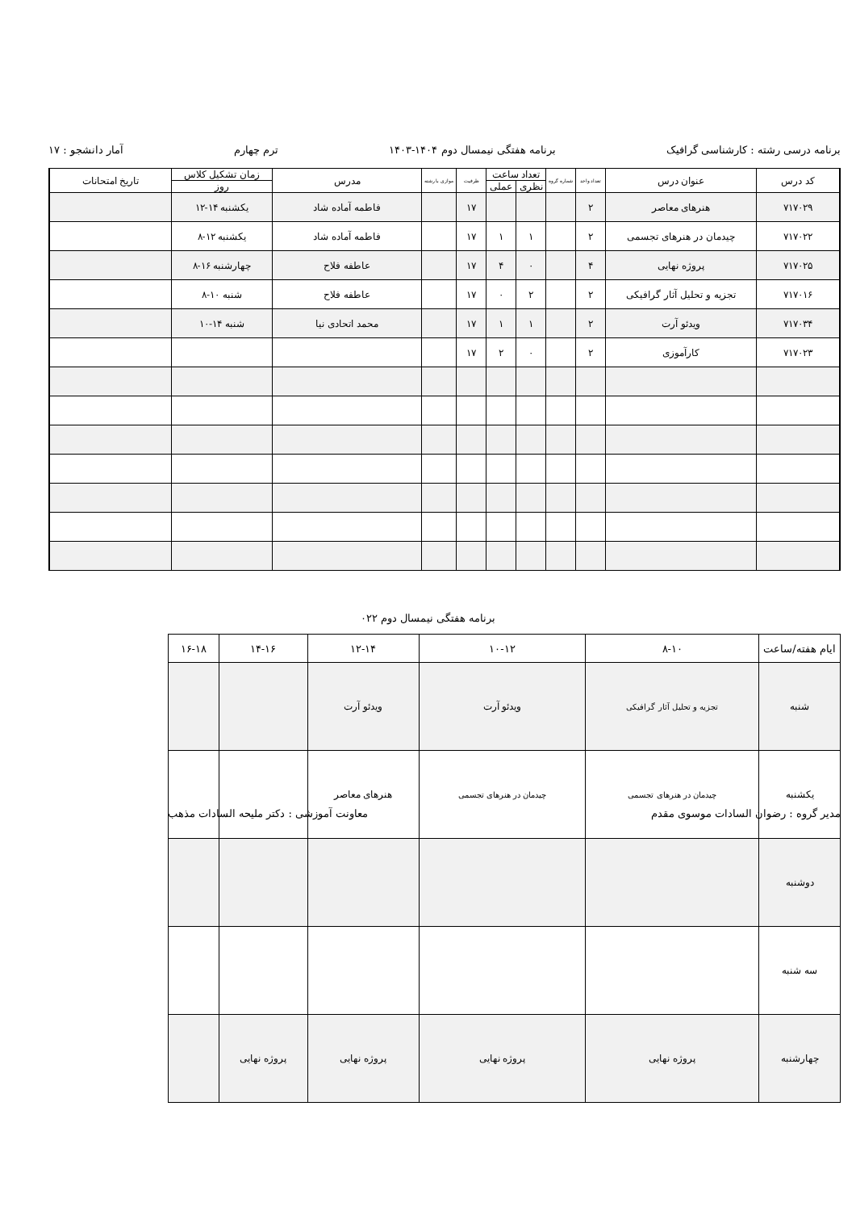برنامه درسی رشته : کارشناسی گرافیک برنامه هفتگی نیمسال دوم ۱۴۰۴-۱۴۰۳ ترم چهارم آمار دانشجو : ۱۷
| کد درس | عنوان درس | تعداد واحد | شماره گروه | تعداد ساعت | | ظرفیت | موازی با رشته | مدرس | زمان تشکیل کلاس | تاریخ امتحانات |
| --- | --- | --- | --- | --- | --- | --- | --- | --- | --- | --- |
| | | | | نظری | عملی | | | | روز | |
| ۷۱۷۰۲۹ | هنرهای معاصر | ۲ | | | | ۱۷ | | فاطمه آماده شاد | یکشنبه ۱۴-۱۲ | |
| ۷۱۷۰۲۲ | چیدمان در هنرهای تجسمی | ۲ | | ۱ | ۱ | ۱۷ | | فاطمه آماده شاد | یکشنبه ۱۲-۸ | |
| ۷۱۷۰۲۵ | پروژه نهایی | ۴ | | ۰ | ۴ | ۱۷ | | عاطفه فلاح | چهارشنبه ۱۶-۸ | |
| ۷۱۷۰۱۶ | تجزیه و تحلیل آثار گرافیکی | ۲ | | ۲ | ۰ | ۱۷ | | عاطفه فلاح | شنبه ۱۰-۸ | |
| ۷۱۷۰۳۴ | ویدئو آرت | ۲ | | ۱ | ۱ | ۱۷ | | محمد اتحادی نیا | شنبه ۱۴-۱۰ | |
| ۷۱۷۰۲۳ | کارآموزی | ۲ | | ۰ | ۲ | ۱۷ | | | | |
برنامه هفتگی نیمسال دوم ۰۲۲
| ایام هفته/ساعت | ۸-۱۰ | ۱۰-۱۲ | ۱۲-۱۴ | ۱۴-۱۶ | ۱۶-۱۸ |
| --- | --- | --- | --- | --- | --- |
| شنبه | تجزیه و تحلیل آثار گرافیکی | ویدئو آرت | ویدئو آرت | | |
| یکشنبه | چیدمان در هنرهای تجسمی | چیدمان در هنرهای تجسمی | هنرهای معاصر | | |
| دوشنبه | | | | | |
| سه شنبه | | | | | |
| چهارشنبه | پروژه نهایی | پروژه نهایی | پروژه نهایی | پروژه نهایی | |
مدیر گروه : رضوان السادات موسوی مقدم معاونت آموزشی : دکتر ملیحه السادات مذهب